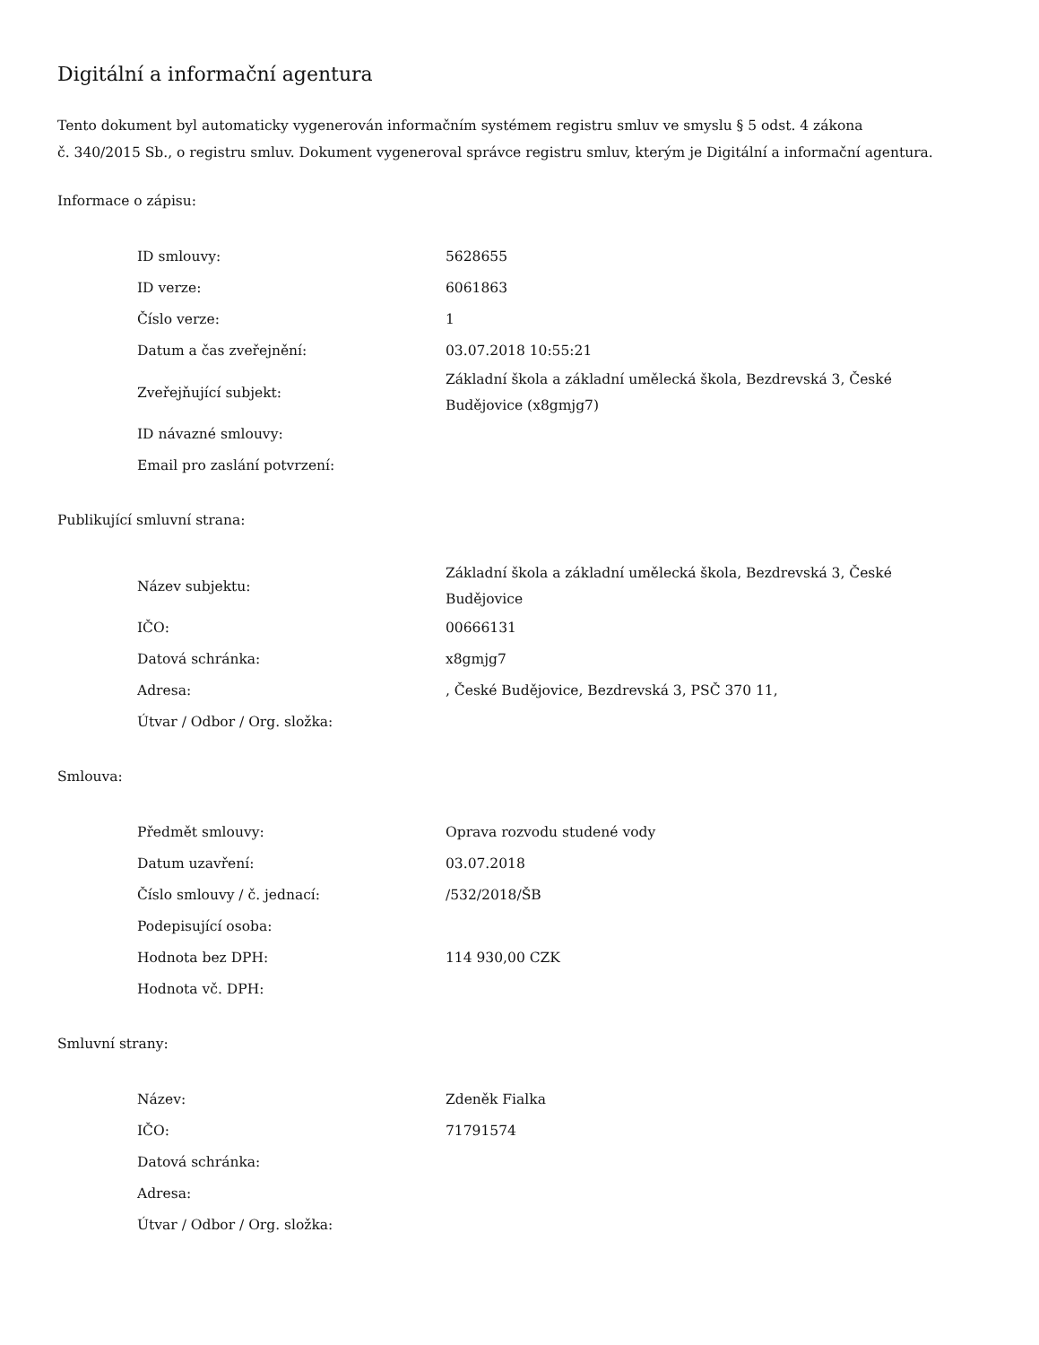Digitální a informační agentura
Tento dokument byl automaticky vygenerován informačním systémem registru smluv ve smyslu § 5 odst. 4 zákona
č. 340/2015 Sb., o registru smluv. Dokument vygeneroval správce registru smluv, kterým je Digitální a informační agentura.
Informace o zápisu:
| ID smlouvy: | 5628655 |
| ID verze: | 6061863 |
| Číslo verze: | 1 |
| Datum a čas zveřejnění: | 03.07.2018 10:55:21 |
| Zveřejňující subjekt: | Základní škola a základní umělecká škola, Bezdrevská 3, České Budějovice (x8gmjg7) |
| ID návazné smlouvy: | |
| Email pro zaslání potvrzení: | |
Publikující smluvní strana:
| Název subjektu: | Základní škola a základní umělecká škola, Bezdrevská 3, České Budějovice |
| IČO: | 00666131 |
| Datová schránka: | x8gmjg7 |
| Adresa: | , České Budějovice, Bezdrevská 3, PSČ 370 11, |
| Útvar / Odbor / Org. složka: | |
Smlouva:
| Předmět smlouvy: | Oprava rozvodu studené vody |
| Datum uzavření: | 03.07.2018 |
| Číslo smlouvy / č. jednací: | /532/2018/ŠB |
| Podepisující osoba: | |
| Hodnota bez DPH: | 114 930,00 CZK |
| Hodnota vč. DPH: | |
Smluvní strany:
| Název: | Zdeněk Fialka |
| IČO: | 71791574 |
| Datová schránka: | |
| Adresa: | |
| Útvar / Odbor / Org. složka: | |